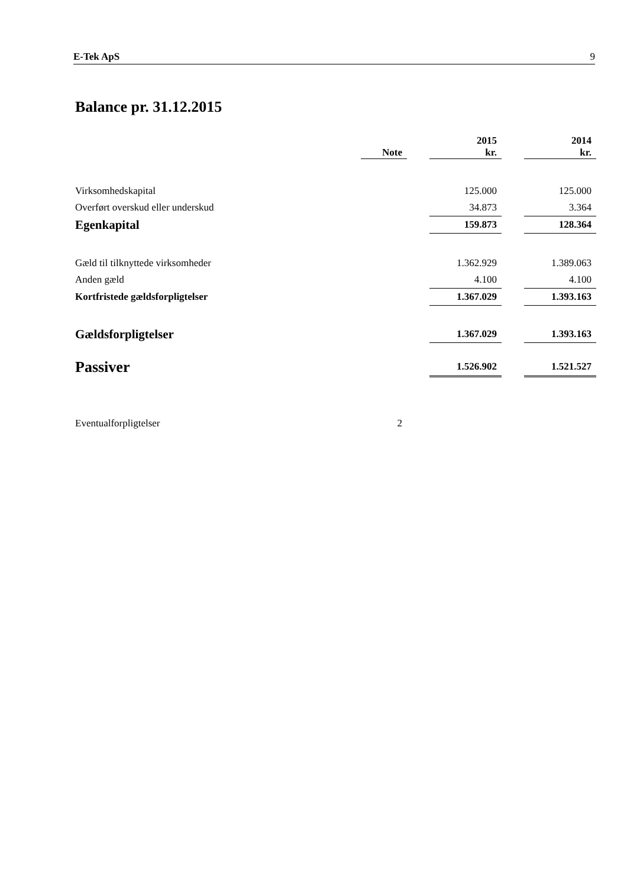E-Tek ApS 9
Balance pr. 31.12.2015
| | Note | | 2015 kr. | | 2014 kr. |
| --- | --- | --- | --- | --- | --- |
| Virksomhedskapital | | | 125.000 | | 125.000 |
| Overført overskud eller underskud | | | 34.873 | | 3.364 |
| Egenkapital | | | 159.873 | | 128.364 |
| Gæld til tilknyttede virksomheder | | | 1.362.929 | | 1.389.063 |
| Anden gæld | | | 4.100 | | 4.100 |
| Kortfristede gældsforpligtelser | | | 1.367.029 | | 1.393.163 |
| Gældsforpligtelser | | | 1.367.029 | | 1.393.163 |
| Passiver | | | 1.526.902 | | 1.521.527 |
| Eventualforpligtelser | 2 | | | | |